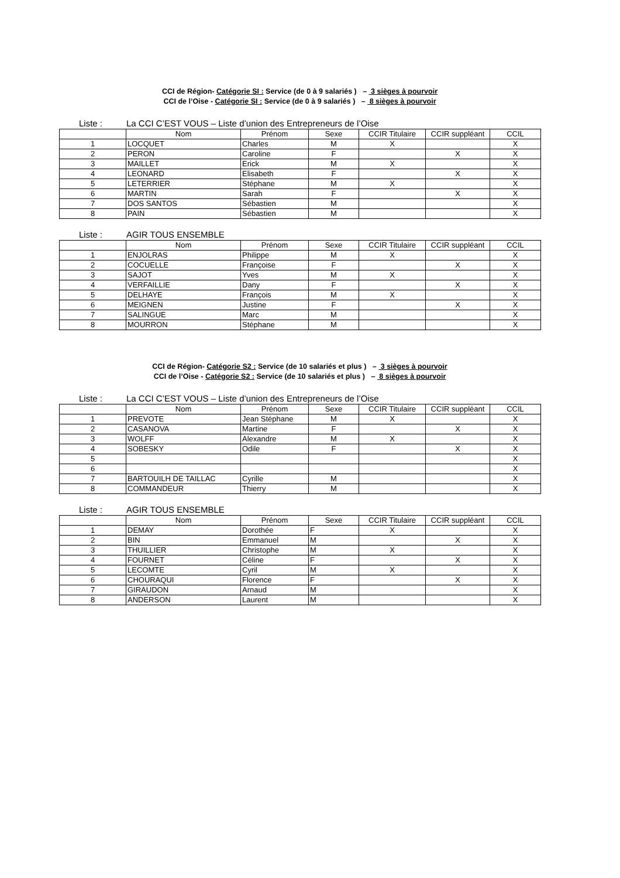CCI de Région- Catégorie SI : Service (de 0 à 9 salariés ) – 3 sièges à pourvoir
CCI de l’Oise - Catégorie SI : Service (de 0 à 9 salariés ) – 8 sièges à pourvoir
Liste : La CCI C’EST VOUS – Liste d’union des Entrepreneurs de l’Oise
| | Nom | Prénom | Sexe | CCIR Titulaire | CCIR suppléant | CCIL |
| --- | --- | --- | --- | --- | --- | --- |
| 1 | LOCQUET | Charles | M | X | | X |
| 2 | PERON | Caroline | F | | X | X |
| 3 | MAILLET | Erick | M | X | | X |
| 4 | LEONARD | Elisabeth | F | | X | X |
| 5 | LETERRIER | Stéphane | M | X | | X |
| 6 | MARTIN | Sarah | F | | X | X |
| 7 | DOS SANTOS | Sébastien | M | | | X |
| 8 | PAIN | Sébastien | M | | | X |
Liste : AGIR TOUS ENSEMBLE
| | Nom | Prénom | Sexe | CCIR Titulaire | CCIR suppléant | CCIL |
| --- | --- | --- | --- | --- | --- | --- |
| 1 | ENJOLRAS | Philippe | M | X | | X |
| 2 | COCUELLE | Françoise | F | | X | X |
| 3 | SAJOT | Yves | M | X | | X |
| 4 | VERFAILLIE | Dany | F | | X | X |
| 5 | DELHAYE | François | M | X | | X |
| 6 | MEIGNEN | Justine | F | | X | X |
| 7 | SALINGUE | Marc | M | | | X |
| 8 | MOURRON | Stéphane | M | | | X |
CCI de Région- Catégorie S2 : Service (de 10 salariés et plus ) – 3 sièges à pourvoir
CCI de l’Oise - Catégorie S2 : Service (de 10 salariés et plus ) – 8 sièges à pourvoir
Liste : La CCI C’EST VOUS – Liste d’union des Entrepreneurs de l’Oise
| | Nom | Prénom | Sexe | CCIR Titulaire | CCIR suppléant | CCIL |
| --- | --- | --- | --- | --- | --- | --- |
| 1 | PREVOTE | Jean Stéphane | M | X | | X |
| 2 | CASANOVA | Martine | F | | X | X |
| 3 | WOLFF | Alexandre | M | X | | X |
| 4 | SOBESKY | Odile | F | | X | X |
| 5 | | | | | | X |
| 6 | | | | | | X |
| 7 | BARTOUILH DE TAILLAC | Cyrille | M | | | X |
| 8 | COMMANDEUR | Thierry | M | | | X |
Liste : AGIR TOUS ENSEMBLE
| | Nom | Prénom | Sexe | CCIR Titulaire | CCIR suppléant | CCIL |
| --- | --- | --- | --- | --- | --- | --- |
| 1 | DEMAY | Dorothée | F | X | | X |
| 2 | BIN | Emmanuel | M | | X | X |
| 3 | THUILLIER | Christophe | M | X | | X |
| 4 | FOURNET | Céline | F | | X | X |
| 5 | LECOMTE | Cyril | M | X | | X |
| 6 | CHOURAQUI | Florence | F | | X | X |
| 7 | GIRAUDON | Arnaud | M | | | X |
| 8 | ANDERSON | Laurent | M | | | X |